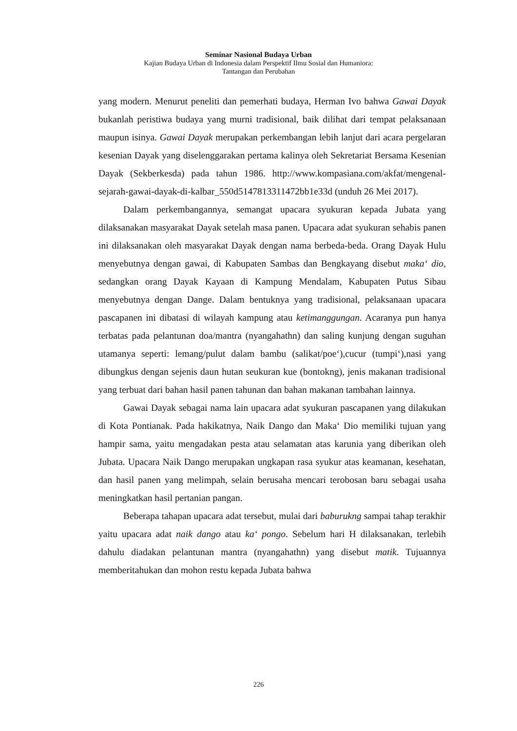Seminar Nasional Budaya Urban
Kajian Budaya Urban di Indonesia dalam Perspektif Ilmu Sosial dan Humaniora:
Tantangan dan Perubahan
yang modern. Menurut peneliti dan pemerhati budaya, Herman Ivo bahwa Gawai Dayak bukanlah peristiwa budaya yang murni tradisional, baik dilihat dari tempat pelaksanaan maupun isinya. Gawai Dayak merupakan perkembangan lebih lanjut dari acara pergelaran kesenian Dayak yang diselenggarakan pertama kalinya oleh Sekretariat Bersama Kesenian Dayak (Sekberkesda) pada tahun 1986. http://www.kompasiana.com/akfat/mengenal-sejarah-gawai-dayak-di-kalbar_550d5147813311472bb1e33d (unduh 26 Mei 2017).
Dalam perkembangannya, semangat upacara syukuran kepada Jubata yang dilaksanakan masyarakat Dayak setelah masa panen. Upacara adat syukuran sehabis panen ini dilaksanakan oleh masyarakat Dayak dengan nama berbeda-beda. Orang Dayak Hulu menyebutnya dengan gawai, di Kabupaten Sambas dan Bengkayang disebut maka‘ dio, sedangkan orang Dayak Kayaan di Kampung Mendalam, Kabupaten Putus Sibau menyebutnya dengan Dange. Dalam bentuknya yang tradisional, pelaksanaan upacara pascapanen ini dibatasi di wilayah kampung atau ketimanggungan. Acaranya pun hanya terbatas pada pelantunan doa/mantra (nyangahathn) dan saling kunjung dengan suguhan utamanya seperti: lemang/pulut dalam bambu (salikat/poe‘),cucur (tumpi‘),nasi yang dibungkus dengan sejenis daun hutan seukuran kue (bontokng), jenis makanan tradisional yang terbuat dari bahan hasil panen tahunan dan bahan makanan tambahan lainnya.
Gawai Dayak sebagai nama lain upacara adat syukuran pascapanen yang dilakukan di Kota Pontianak. Pada hakikatnya, Naik Dango dan Maka‘ Dio memiliki tujuan yang hampir sama, yaitu mengadakan pesta atau selamatan atas karunia yang diberikan oleh Jubata. Upacara Naik Dango merupakan ungkapan rasa syukur atas keamanan, kesehatan, dan hasil panen yang melimpah, selain berusaha mencari terobosan baru sebagai usaha meningkatkan hasil pertanian pangan.
Beberapa tahapan upacara adat tersebut, mulai dari baburukng sampai tahap terakhir yaitu upacara adat naik dango atau ka‘ pongo. Sebelum hari H dilaksanakan, terlebih dahulu diadakan pelantunan mantra (nyangahathn) yang disebut matik. Tujuannya memberitahukan dan mohon restu kepada Jubata bahwa
226